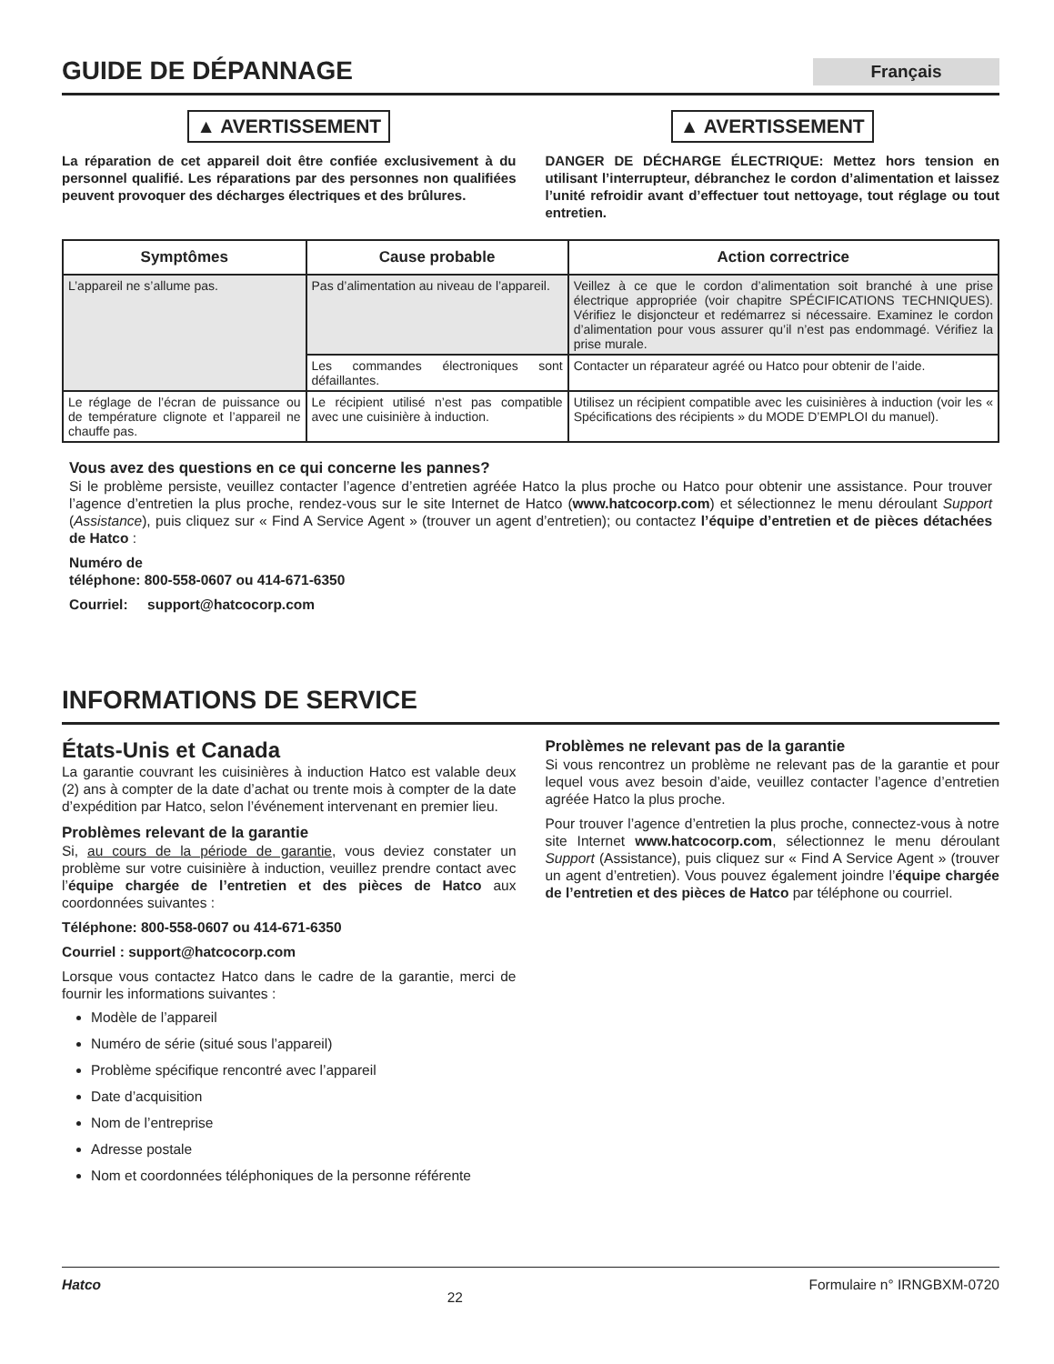GUIDE DE DÉPANNAGE
Français
▲ AVERTISSEMENT
La réparation de cet appareil doit être confiée exclusivement à du personnel qualifié. Les réparations par des personnes non qualifiées peuvent provoquer des décharges électriques et des brûlures.
▲ AVERTISSEMENT
DANGER DE DÉCHARGE ÉLECTRIQUE: Mettez hors tension en utilisant l’interrupteur, débranchez le cordon d’alimentation et laissez l’unité refroidir avant d’effectuer tout nettoyage, tout réglage ou tout entretien.
| Symptômes | Cause probable | Action correctrice |
| --- | --- | --- |
| L’appareil ne s’allume pas. | Pas d’alimentation au niveau de l’appareil. | Veillez à ce que le cordon d’alimentation soit branché à une prise électrique appropriée (voir chapitre SPÉCIFICATIONS TECHNIQUES). Vérifiez le disjoncteur et redémarrez si nécessaire. Examinez le cordon d’alimentation pour vous assurer qu’il n’est pas endommagé. Vérifiez la prise murale. |
| | Les commandes électroniques sont défaillantes. | Contacter un réparateur agréé ou Hatco pour obtenir de l’aide. |
| Le réglage de l’écran de puissance ou de température clignote et l’appareil ne chauffe pas. | Le récipient utilisé n’est pas compatible avec une cuisinière à induction. | Utilisez un récipient compatible avec les cuisinières à induction (voir les « Spécifications des récipients » du MODE D’EMPLOI du manuel). |
Vous avez des questions en ce qui concerne les pannes?
Si le problème persiste, veuillez contacter l’agence d’entretien agréée Hatco la plus proche ou Hatco pour obtenir une assistance. Pour trouver l’agence d’entretien la plus proche, rendez-vous sur le site Internet de Hatco (www.hatcocorp.com) et sélectionnez le menu déroulant Support (Assistance), puis cliquez sur « Find A Service Agent » (trouver un agent d’entretien); ou contactez l’équipe d’entretien et de pièces détachées de Hatco :
Numéro de
téléphone: 800-558-0607 ou 414-671-6350
Courriel: support@hatcocorp.com
INFORMATIONS DE SERVICE
États-Unis et Canada
La garantie couvrant les cuisinières à induction Hatco est valable deux (2) ans à compter de la date d’achat ou trente mois à compter de la date d’expédition par Hatco, selon l’événement intervenant en premier lieu.
Problèmes relevant de la garantie
Si, au cours de la période de garantie, vous deviez constater un problème sur votre cuisinière à induction, veuillez prendre contact avec l’équipe chargée de l’entretien et des pièces de Hatco aux coordonnées suivantes :
Téléphone: 800-558-0607 ou 414-671-6350
Courriel : support@hatcocorp.com
Lorsque vous contactez Hatco dans le cadre de la garantie, merci de fournir les informations suivantes :
Modèle de l’appareil
Numéro de série (situé sous l’appareil)
Problème spécifique rencontré avec l’appareil
Date d’acquisition
Nom de l’entreprise
Adresse postale
Nom et coordonnées téléphoniques de la personne référente
Problèmes ne relevant pas de la garantie
Si vous rencontrez un problème ne relevant pas de la garantie et pour lequel vous avez besoin d’aide, veuillez contacter l’agence d’entretien agréée Hatco la plus proche.
Pour trouver l’agence d’entretien la plus proche, connectez-vous à notre site Internet www.hatcocorp.com, sélectionnez le menu déroulant Support (Assistance), puis cliquez sur « Find A Service Agent » (trouver un agent d’entretien). Vous pouvez également joindre l’équipe chargée de l’entretien et des pièces de Hatco par téléphone ou courriel.
Hatco 22 Formulaire n° IRNGBXM-0720